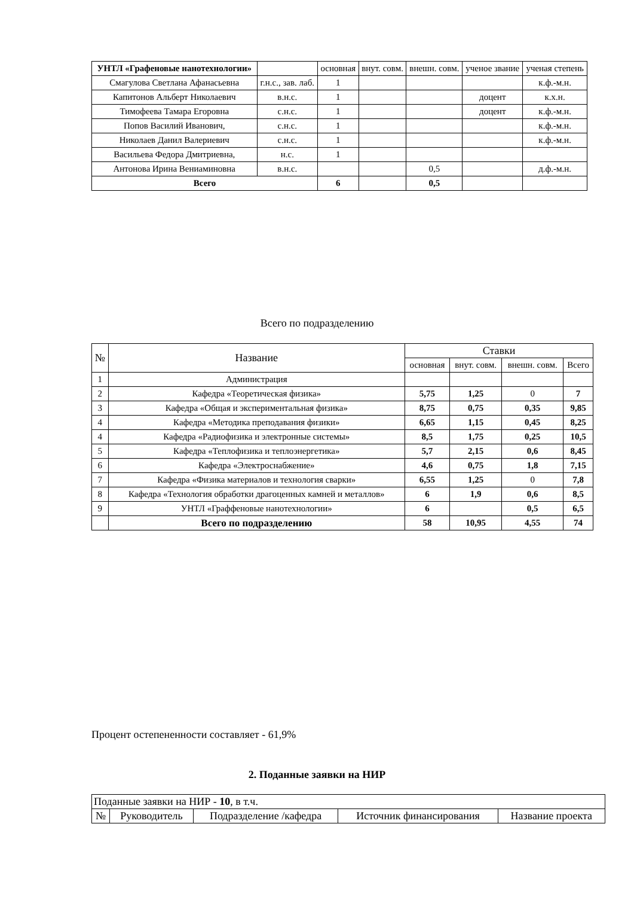| УНТЛ «Графеновые нанотехнологии» | | основная | внут. совм. | внешн. совм. | ученое звание | ученая степень |
| --- | --- | --- | --- | --- | --- | --- |
| Смагулова Светлана Афанасьевна | г.н.с., зав. лаб. | 1 | | | | к.ф.-м.н. |
| Капитонов Альберт Николаевич | в.н.с. | 1 | | | доцент | к.х.н. |
| Тимофеева Тамара Егоровна | с.н.с. | 1 | | | доцент | к.ф.-м.н. |
| Попов Василий Иванович, | с.н.с. | 1 | | | | к.ф.-м.н. |
| Николаев Данил Валериевич | с.н.с. | 1 | | | | к.ф.-м.н. |
| Васильева Федора Дмитриевна, | н.с. | 1 | | | | |
| Антонова Ирина Вениаминовна | в.н.с. | | | 0,5 | | д.ф.-м.н. |
| Всего | | 6 | | 0,5 | | |
Всего по подразделению
| № | Название | Ставки | | | |
| --- | --- | --- | --- | --- | --- |
| | | основная | внут. совм. | внешн. совм. | Всего |
| 1 | Администрация | | | | |
| 2 | Кафедра «Теоретическая физика» | 5,75 | 1,25 | 0 | 7 |
| 3 | Кафедра «Общая и экспериментальная физика» | 8,75 | 0,75 | 0,35 | 9,85 |
| 4 | Кафедра «Методика преподавания физики» | 6,65 | 1,15 | 0,45 | 8,25 |
| 4 | Кафедра «Радиофизика и электронные системы» | 8,5 | 1,75 | 0,25 | 10,5 |
| 5 | Кафедра «Теплофизика и теплоэнергетика» | 5,7 | 2,15 | 0,6 | 8,45 |
| 6 | Кафедра «Электроснабжение» | 4,6 | 0,75 | 1,8 | 7,15 |
| 7 | Кафедра «Физика материалов и технология сварки» | 6,55 | 1,25 | 0 | 7,8 |
| 8 | Кафедра «Технология обработки драгоценных камней и металлов» | 6 | 1,9 | 0,6 | 8,5 |
| 9 | УНТЛ «Граффеновые нанотехнологии» | 6 | | 0,5 | 6,5 |
| | Всего по подразделению | 58 | 10,95 | 4,55 | 74 |
Процент остепененности составляет - 61,9%
2. Поданные заявки на НИР
| Поданные заявки на НИР - 10 , в т.ч. | | | | |
| № | Руководитель | Подразделение /кафедра | Источник финансирования | Название проекта |